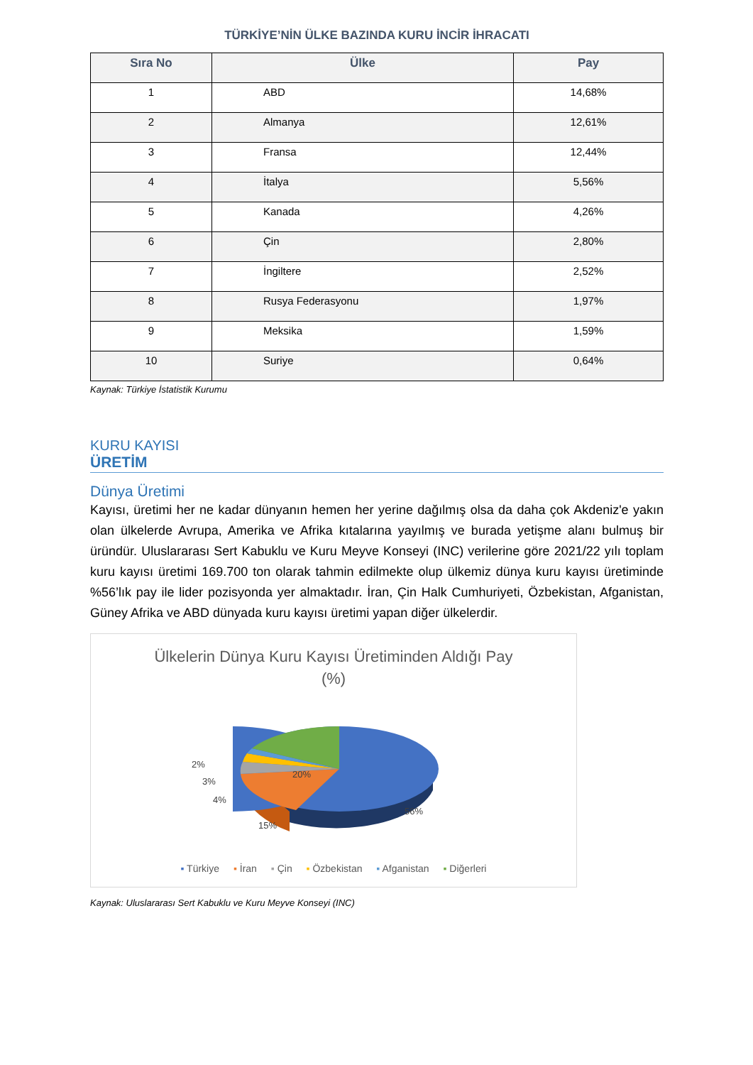TÜRKİYE’NİN ÜLKE BAZINDA KURU İNCİR İHRACATI
| Sıra No | Ülke | Pay |
| --- | --- | --- |
| 1 | ABD | 14,68% |
| 2 | Almanya | 12,61% |
| 3 | Fransa | 12,44% |
| 4 | İtalya | 5,56% |
| 5 | Kanada | 4,26% |
| 6 | Çin | 2,80% |
| 7 | İngiltere | 2,52% |
| 8 | Rusya Federasyonu | 1,97% |
| 9 | Meksika | 1,59% |
| 10 | Suriye | 0,64% |
Kaynak: Türkiye İstatistik Kurumu
KURU KAYISI
ÜRETİM
Dünya Üretimi
Kayısı, üretimi her ne kadar dünyanın hemen her yerine dağılmış olsa da daha çok Akdeniz'e yakın olan ülkelerde Avrupa, Amerika ve Afrika kıtalarına yayılmış ve burada yetişme alanı bulmuş bir üründür. Uluslararası Sert Kabuklu ve Kuru Meyve Konseyi (INC) verilerine göre 2021/22 yılı toplam kuru kayısı üretimi 169.700 ton olarak tahmin edilmekte olup ülkemiz dünya kuru kayısı üretiminde %56’lık pay ile lider pozisyonda yer almaktadır. İran, Çin Halk Cumhuriyeti, Özbekistan, Afganistan, Güney Afrika ve ABD dünyada kuru kayısı üretimi yapan diğer ülkelerdir.
Ülkelerin Dünya Kuru Kayısı Üretiminden Aldığı Pay
(%)
2%
3%
4%
20%
15%
56%
▪ Türkiye ▪ İran ▪ Çin ▪ Özbekistan ▪ Afganistan ▪ Diğerleri
Kaynak: Uluslararası Sert Kabuklu ve Kuru Meyve Konseyi (INC)